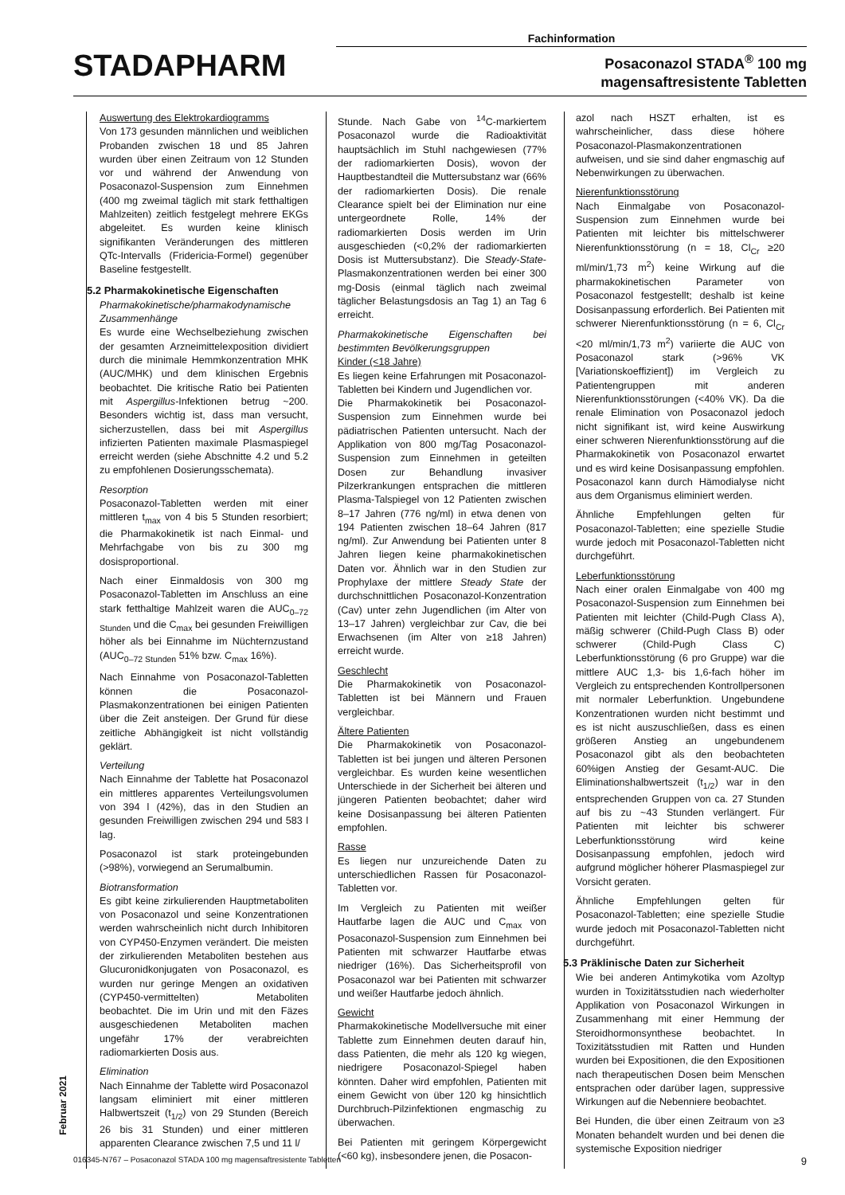Fachinformation
STADAPHARM
Posaconazol STADA<sup>®</sup> 100 mg
magensaftresistente Tabletten
Auswertung des Elektrokardiogramms
Von 173 gesunden männlichen und weiblichen Probanden zwischen 18 und 85 Jahren wurden über einen Zeitraum von 12 Stunden vor und während der Anwendung von Posaconazol-Suspension zum Einnehmen (400 mg zweimal täglich mit stark fetthaltigen Mahlzeiten) zeitlich festgelegt mehrere EKGs abgeleitet. Es wurden keine klinisch signifikanten Veränderungen des mittleren QTc-Intervalls (Fridericia-Formel) gegenüber Baseline festgestellt.
5.2 Pharmakokinetische Eigenschaften
Pharmakokinetische/pharmakodynamische Zusammenhänge
Es wurde eine Wechselbeziehung zwischen der gesamten Arzneimittelexposition dividiert durch die minimale Hemmkonzentration MHK (AUC/MHK) und dem klinischen Ergebnis beobachtet. Die kritische Ratio bei Patienten mit Aspergillus-Infektionen betrug ~200. Besonders wichtig ist, dass man versucht, sicherzustellen, dass bei mit Aspergillus infizierten Patienten maximale Plasmaspiegel erreicht werden (siehe Abschnitte 4.2 und 5.2 zu empfohlenen Dosierungsschemata).
Resorption
Posaconazol-Tabletten werden mit einer mittleren t<sub>max</sub> von 4 bis 5 Stunden resorbiert; die Pharmakokinetik ist nach Einmal- und Mehrfachgabe von bis zu 300 mg dosisproportional.
Nach einer Einmaldosis von 300 mg Posaconazol-Tabletten im Anschluss an eine stark fetthaltige Mahlzeit waren die AUC<sub>0–72 Stunden</sub> und die C<sub>max</sub> bei gesunden Freiwilligen höher als bei Einnahme im Nüchternzustand (AUC<sub>0–72 Stunden</sub> 51% bzw. C<sub>max</sub> 16%).
Nach Einnahme von Posaconazol-Tabletten können die Posaconazol-Plasmakonzentrationen bei einigen Patienten über die Zeit ansteigen. Der Grund für diese zeitliche Abhängigkeit ist nicht vollständig geklärt.
Verteilung
Nach Einnahme der Tablette hat Posaconazol ein mittleres apparentes Verteilungsvolumen von 394 l (42%), das in den Studien an gesunden Freiwilligen zwischen 294 und 583 l lag.
Posaconazol ist stark proteingebunden (>98%), vorwiegend an Serumalbumin.
Biotransformation
Es gibt keine zirkulierenden Hauptmetaboliten von Posaconazol und seine Konzentrationen werden wahrscheinlich nicht durch Inhibitoren von CYP450-Enzymen verändert. Die meisten der zirkulierenden Metaboliten bestehen aus Glucuronidkonjugaten von Posaconazol, es wurden nur geringe Mengen an oxidativen (CYP450-vermittelten) Metaboliten beobachtet. Die im Urin und mit den Fäzes ausgeschiedenen Metaboliten machen ungefähr 17% der verabreichten radiomarkierten Dosis aus.
Elimination
Nach Einnahme der Tablette wird Posaconazol langsam eliminiert mit einer mittleren Halbwertszeit (t<sub>1/2</sub>) von 29 Stunden (Bereich 26 bis 31 Stunden) und einer mittleren apparenten Clearance zwischen 7,5 und 11 l/
Stunde. Nach Gabe von <sup>14</sup>C-markiertem Posaconazol wurde die Radioaktivität hauptsächlich im Stuhl nachgewiesen (77% der radiomarkierten Dosis), wovon der Hauptbestandteil die Muttersubstanz war (66% der radiomarkierten Dosis). Die renale Clearance spielt bei der Elimination nur eine untergeordnete Rolle, 14% der radiomarkierten Dosis werden im Urin ausgeschieden (<0,2% der radiomarkierten Dosis ist Muttersubstanz). Die Steady-State-Plasmakonzentrationen werden bei einer 300 mg-Dosis (einmal täglich nach zweimal täglicher Belastungsdosis an Tag 1) an Tag 6 erreicht.
Pharmakokinetische Eigenschaften bei bestimmten Bevölkerungsgruppen
Kinder (<18 Jahre)
Es liegen keine Erfahrungen mit Posaconazol-Tabletten bei Kindern und Jugendlichen vor.
Die Pharmakokinetik bei Posaconazol-Suspension zum Einnehmen wurde bei pädiatrischen Patienten untersucht. Nach der Applikation von 800 mg/Tag Posaconazol-Suspension zum Einnehmen in geteilten Dosen zur Behandlung invasiver Pilzerkrankungen entsprachen die mittleren Plasma-Talspiegel von 12 Patienten zwischen 8–17 Jahren (776 ng/ml) in etwa denen von 194 Patienten zwischen 18–64 Jahren (817 ng/ml). Zur Anwendung bei Patienten unter 8 Jahren liegen keine pharmakokinetischen Daten vor. Ähnlich war in den Studien zur Prophylaxe der mittlere Steady State der durchschnittlichen Posaconazol-Konzentration (Cav) unter zehn Jugendlichen (im Alter von 13–17 Jahren) vergleichbar zur Cav, die bei Erwachsenen (im Alter von ≥18 Jahren) erreicht wurde.
Geschlecht
Die Pharmakokinetik von Posaconazol-Tabletten ist bei Männern und Frauen vergleichbar.
Ältere Patienten
Die Pharmakokinetik von Posaconazol-Tabletten ist bei jungen und älteren Personen vergleichbar. Es wurden keine wesentlichen Unterschiede in der Sicherheit bei älteren und jüngeren Patienten beobachtet; daher wird keine Dosisanpassung bei älteren Patienten empfohlen.
Rasse
Es liegen nur unzureichende Daten zu unterschiedlichen Rassen für Posaconazol-Tabletten vor.
Im Vergleich zu Patienten mit weißer Hautfarbe lagen die AUC und C<sub>max</sub> von Posaconazol-Suspension zum Einnehmen bei Patienten mit schwarzer Hautfarbe etwas niedriger (16%). Das Sicherheitsprofil von Posaconazol war bei Patienten mit schwarzer und weißer Hautfarbe jedoch ähnlich.
Gewicht
Pharmakokinetische Modellversuche mit einer Tablette zum Einnehmen deuten darauf hin, dass Patienten, die mehr als 120 kg wiegen, niedrigere Posaconazol-Spiegel haben könnten. Daher wird empfohlen, Patienten mit einem Gewicht von über 120 kg hinsichtlich Durchbruch-Pilzinfektionen engmaschig zu überwachen.
Bei Patienten mit geringem Körpergewicht (<60 kg), insbesondere jenen, die Posacon-
azol nach HSZT erhalten, ist es wahrscheinlicher, dass diese höhere Posaconazol-Plasmakonzentrationen aufweisen, und sie sind daher engmaschig auf Nebenwirkungen zu überwachen.
Nierenfunktionsstörung
Nach Einmalgabe von Posaconazol-Suspension zum Einnehmen wurde bei Patienten mit leichter bis mittelschwerer Nierenfunktionsstörung (n = 18, Cl<sub>Cr</sub> ≥20 ml/min/1,73 m<sup>2</sup>) keine Wirkung auf die pharmakokinetischen Parameter von Posaconazol festgestellt; deshalb ist keine Dosisanpassung erforderlich. Bei Patienten mit schwerer Nierenfunktionsstörung (n = 6, Cl<sub>Cr</sub> <20 ml/min/1,73 m<sup>2</sup>) variierte die AUC von Posaconazol stark (>96% VK [Variationskoeffizient]) im Vergleich zu Patientengruppen mit anderen Nierenfunktionsstörungen (<40% VK). Da die renale Elimination von Posaconazol jedoch nicht signifikant ist, wird keine Auswirkung einer schweren Nierenfunktionsstörung auf die Pharmakokinetik von Posaconazol erwartet und es wird keine Dosisanpassung empfohlen. Posaconazol kann durch Hämodialyse nicht aus dem Organismus eliminiert werden.
Ähnliche Empfehlungen gelten für Posaconazol-Tabletten; eine spezielle Studie wurde jedoch mit Posaconazol-Tabletten nicht durchgeführt.
Leberfunktionsstörung
Nach einer oralen Einmalgabe von 400 mg Posaconazol-Suspension zum Einnehmen bei Patienten mit leichter (Child-Pugh Class A), mäßig schwerer (Child-Pugh Class B) oder schwerer (Child-Pugh Class C) Leberfunktionsstörung (6 pro Gruppe) war die mittlere AUC 1,3- bis 1,6-fach höher im Vergleich zu entsprechenden Kontrollpersonen mit normaler Leberfunktion. Ungebundene Konzentrationen wurden nicht bestimmt und es ist nicht auszuschließen, dass es einen größeren Anstieg an ungebundenem Posaconazol gibt als den beobachteten 60%igen Anstieg der Gesamt-AUC. Die Eliminationshalbwertszeit (t<sub>1/2</sub>) war in den entsprechenden Gruppen von ca. 27 Stunden auf bis zu ~43 Stunden verlängert. Für Patienten mit leichter bis schwerer Leberfunktionsstörung wird keine Dosisanpassung empfohlen, jedoch wird aufgrund möglicher höherer Plasmaspiegel zur Vorsicht geraten.
Ähnliche Empfehlungen gelten für Posaconazol-Tabletten; eine spezielle Studie wurde jedoch mit Posaconazol-Tabletten nicht durchgeführt.
5.3 Präklinische Daten zur Sicherheit
Wie bei anderen Antimykotika vom Azoltyp wurden in Toxizitätsstudien nach wiederholter Applikation von Posaconazol Wirkungen in Zusammenhang mit einer Hemmung der Steroidhormonsynthese beobachtet. In Toxizitätsstudien mit Ratten und Hunden wurden bei Expositionen, die den Expositionen nach therapeutischen Dosen beim Menschen entsprachen oder darüber lagen, suppressive Wirkungen auf die Nebenniere beobachtet.
Bei Hunden, die über einen Zeitraum von ≥3 Monaten behandelt wurden und bei denen die systemische Exposition niedriger
Februar 2021
016345-N767 – Posaconazol STADA 100 mg magensaftresistente Tabletten 9